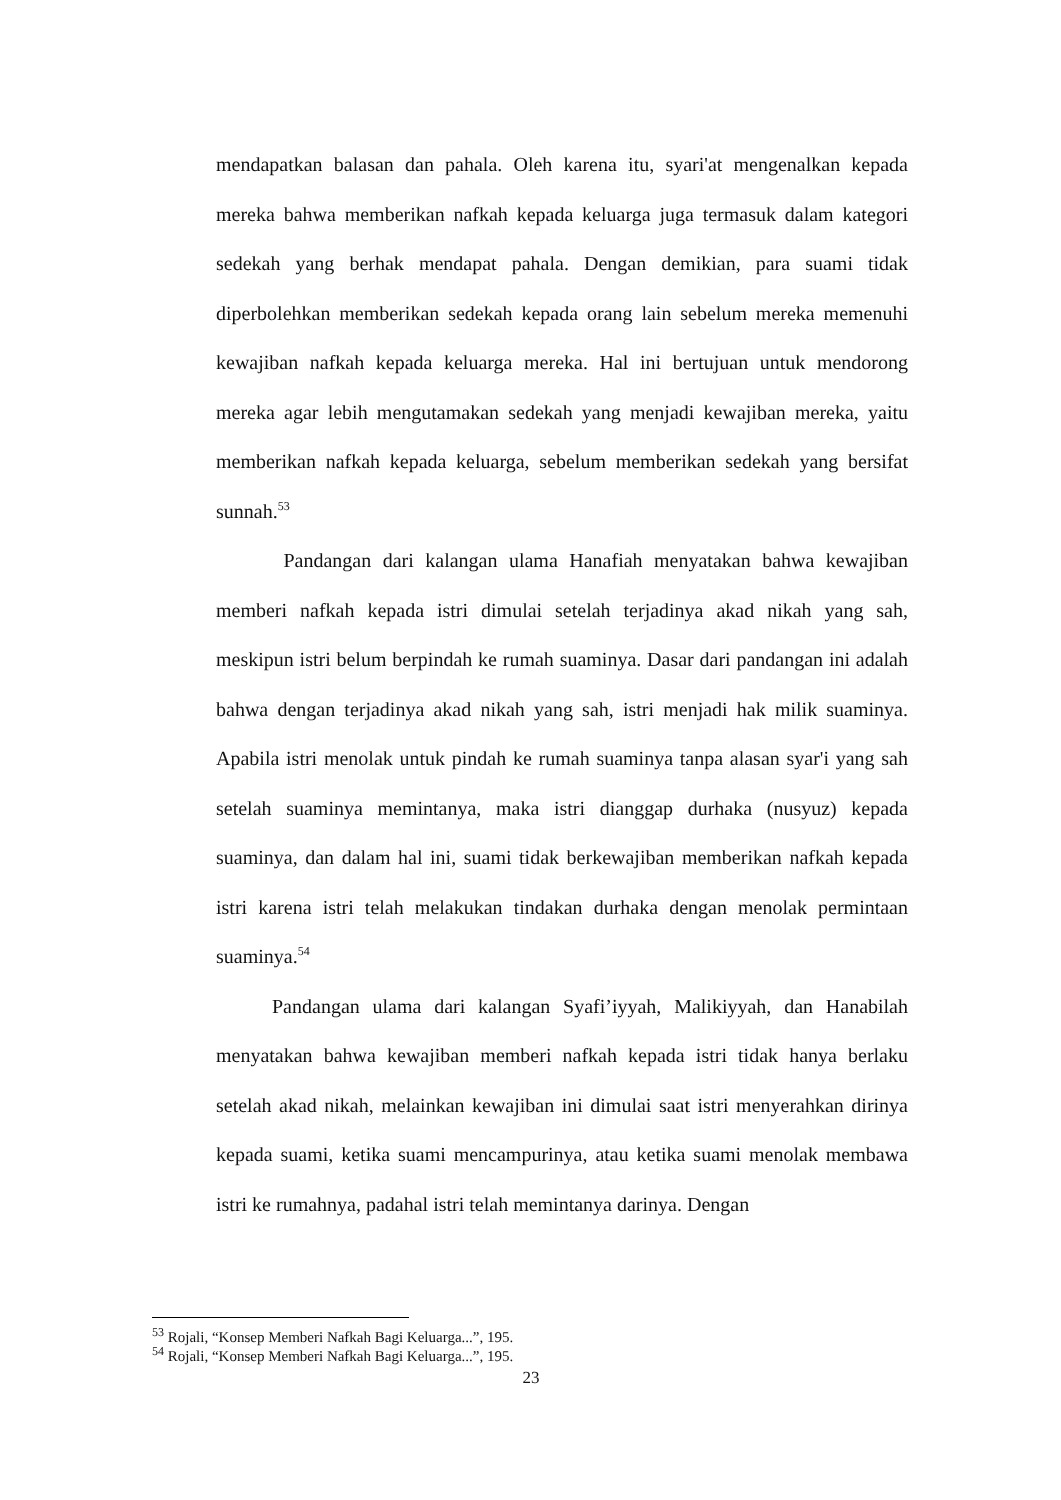mendapatkan balasan dan pahala. Oleh karena itu, syari'at mengenalkan kepada mereka bahwa memberikan nafkah kepada keluarga juga termasuk dalam kategori sedekah yang berhak mendapat pahala. Dengan demikian, para suami tidak diperbolehkan memberikan sedekah kepada orang lain sebelum mereka memenuhi kewajiban nafkah kepada keluarga mereka. Hal ini bertujuan untuk mendorong mereka agar lebih mengutamakan sedekah yang menjadi kewajiban mereka, yaitu memberikan nafkah kepada keluarga, sebelum memberikan sedekah yang bersifat sunnah.<sup>53</sup>
Pandangan dari kalangan ulama Hanafiah menyatakan bahwa kewajiban memberi nafkah kepada istri dimulai setelah terjadinya akad nikah yang sah, meskipun istri belum berpindah ke rumah suaminya. Dasar dari pandangan ini adalah bahwa dengan terjadinya akad nikah yang sah, istri menjadi hak milik suaminya. Apabila istri menolak untuk pindah ke rumah suaminya tanpa alasan syar'i yang sah setelah suaminya memintanya, maka istri dianggap durhaka (nusyuz) kepada suaminya, dan dalam hal ini, suami tidak berkewajiban memberikan nafkah kepada istri karena istri telah melakukan tindakan durhaka dengan menolak permintaan suaminya.<sup>54</sup>
Pandangan ulama dari kalangan Syafi’iyyah, Malikiyyah, dan Hanabilah menyatakan bahwa kewajiban memberi nafkah kepada istri tidak hanya berlaku setelah akad nikah, melainkan kewajiban ini dimulai saat istri menyerahkan dirinya kepada suami, ketika suami mencampurinya, atau ketika suami menolak membawa istri ke rumahnya, padahal istri telah memintanya darinya. Dengan
<sup>53</sup> Rojali, “Konsep Memberi Nafkah Bagi Keluarga...”, 195.
<sup>54</sup> Rojali, “Konsep Memberi Nafkah Bagi Keluarga...”, 195.
23